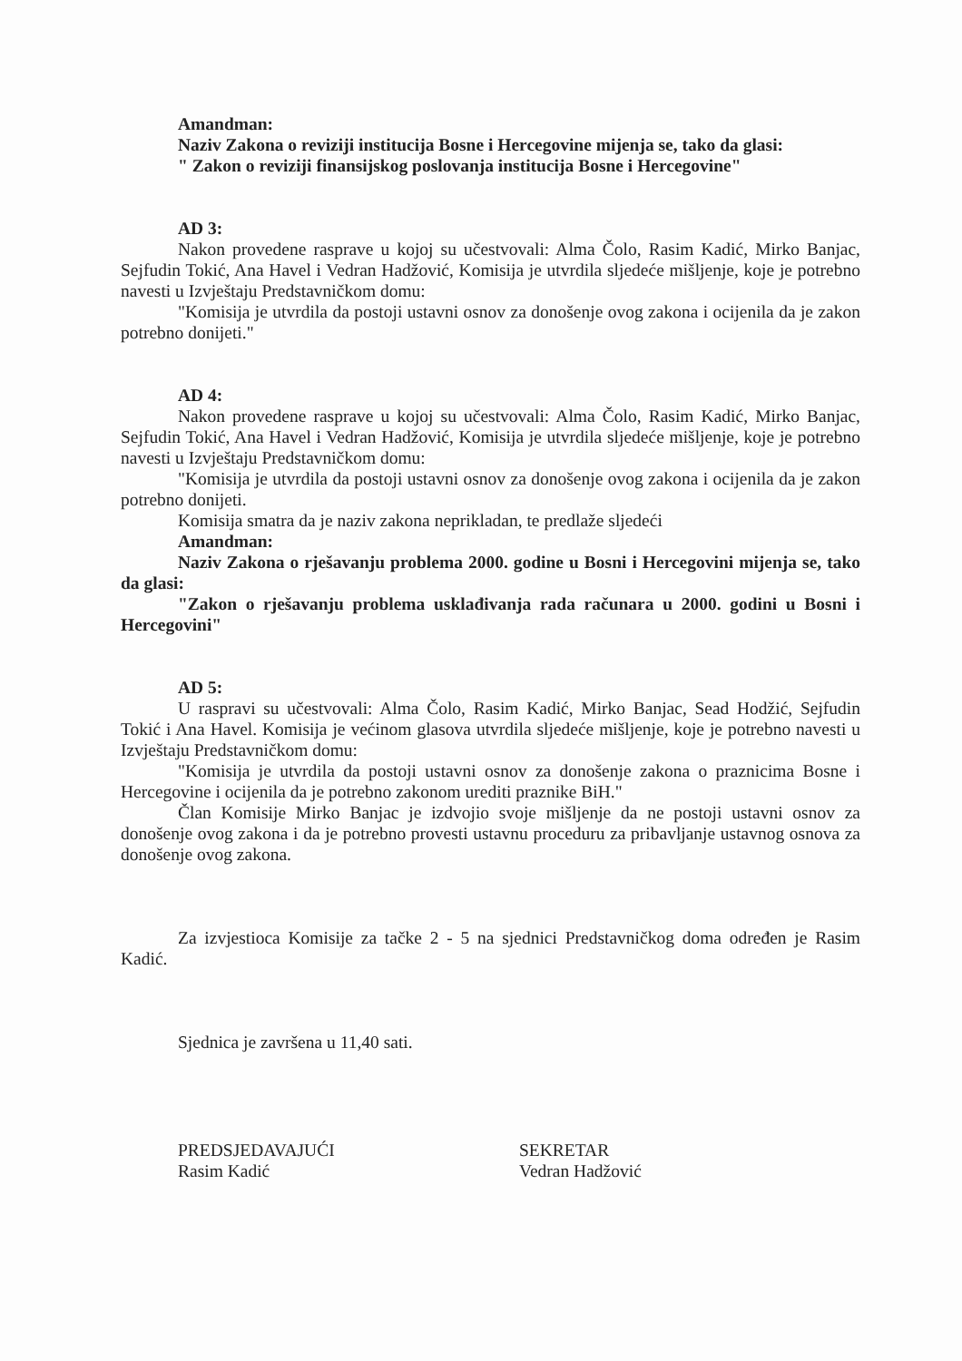Amandman:
Naziv Zakona o reviziji institucija Bosne i Hercegovine mijenja se, tako da glasi:
" Zakon o reviziji finansijskog poslovanja institucija Bosne i Hercegovine"
AD 3:
Nakon provedene rasprave u kojoj su učestvovali: Alma Čolo, Rasim Kadić, Mirko Banjac, Sejfudin Tokić, Ana Havel i Vedran Hadžović, Komisija je utvrdila sljedeće mišljenje, koje je potrebno navesti u Izvještaju Predstavničkom domu:
"Komisija je utvrdila da postoji ustavni osnov za donošenje ovog zakona i ocijenila da je zakon potrebno donijeti."
AD 4:
Nakon provedene rasprave u kojoj su učestvovali: Alma Čolo, Rasim Kadić, Mirko Banjac, Sejfudin Tokić, Ana Havel i Vedran Hadžović, Komisija je utvrdila sljedeće mišljenje, koje je potrebno navesti u Izvještaju Predstavničkom domu:
"Komisija je utvrdila da postoji ustavni osnov za donošenje ovog zakona i ocijenila da je zakon potrebno donijeti.
Komisija smatra da je naziv zakona neprikladan, te predlaže sljedeći
Amandman:
Naziv Zakona o rješavanju problema 2000. godine u Bosni i Hercegovini mijenja se, tako da glasi:
"Zakon o rješavanju problema usklađivanja rada računara u 2000. godini u Bosni i Hercegovini"
AD 5:
U raspravi su učestvovali: Alma Čolo, Rasim Kadić, Mirko Banjac, Sead Hodžić, Sejfudin Tokić i Ana Havel. Komisija je većinom glasova utvrdila sljedeće mišljenje, koje je potrebno navesti u Izvještaju Predstavničkom domu:
"Komisija je utvrdila da postoji ustavni osnov za donošenje zakona o praznicima Bosne i Hercegovine i ocijenila da je potrebno zakonom urediti praznike BiH."
Član Komisije Mirko Banjac je izdvojio svoje mišljenje da ne postoji ustavni osnov za donošenje ovog zakona i da je potrebno provesti ustavnu proceduru za pribavljanje ustavnog osnova za donošenje ovog zakona.
Za izvjestioca Komisije za tačke 2 - 5 na sjednici Predstavničkog doma određen je Rasim Kadić.
Sjednica je završena u 11,40 sati.
PREDSJEDAVAJUĆI
Rasim Kadić
SEKRETAR
Vedran Hadžović